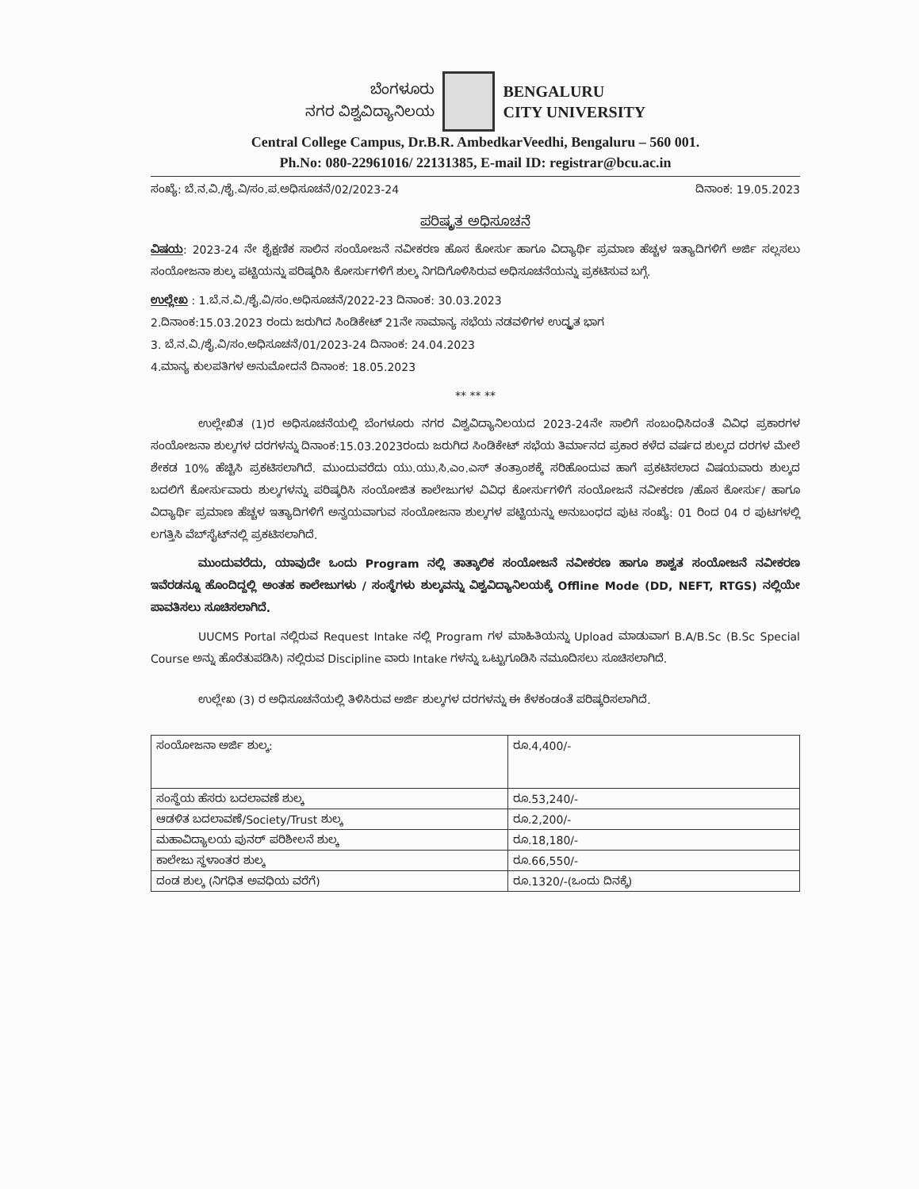ಬೆಂಗಳೂರು
ನಗರ ವಿಶ್ವವಿದ್ಯಾನಿಲಯ
BENGALURU
CITY UNIVERSITY
Central College Campus, Dr.B.R. AmbedkarVeedhi, Bengaluru – 560 001.
Ph.No: 080-22961016/ 22131385, E-mail ID: registrar@bcu.ac.in
ಸಂಖ್ಯೆ: ಬೆ.ನ.ವಿ./ಶೈ.ವಿ/ಸಂ.ಪ.ಅಧಿಸೂಚನೆ/02/2023-24 ದಿನಾಂಕ: 19.05.2023
ಪರಿಷ್ಕೃತ ಅಧಿಸೂಚನೆ
ವಿಷಯ: 2023-24 ನೇ ಶೈಕ್ಷಣಿಕ ಸಾಲಿನ ಸಂಯೋಜನೆ ನವೀಕರಣ ಹೊಸ ಕೋರ್ಸು ಹಾಗೂ ವಿದ್ಯಾರ್ಥಿ ಪ್ರಮಾಣ ಹೆಚ್ಚಳ ಇತ್ಯಾದಿಗಳಿಗೆ ಅರ್ಜಿ ಸಲ್ಲಸಲು ಸಂಯೋಜನಾ ಶುಲ್ಕ ಪಟ್ಟಿಯನ್ನು ಪರಿಷ್ಕರಿಸಿ ಕೋರ್ಸುಗಳಿಗೆ ಶುಲ್ಕ ನಿಗದಿಗೊಳಿಸಿರುವ ಅಧಿಸೂಚನೆಯನ್ನು ಪ್ರಕಟಿಸುವ ಬಗ್ಗೆ.
ಉಲ್ಲೇಖ : 1.ಬೆ.ನ.ವಿ./ಶೈ.ವಿ/ಸಂ.ಅಧಿಸೂಚನೆ/2022-23 ದಿನಾಂಕ: 30.03.2023
2.ದಿನಾಂಕ:15.03.2023 ರಂದು ಜರುಗಿದ ಸಿಂಡಿಕೇಟ್ 21ನೇ ಸಾಮಾನ್ಯ ಸಭೆಯ ನಡವಳಿಗಳ ಉದ್ಧೃತ ಭಾಗ
3. ಬೆ.ನ.ವಿ./ಶೈ.ವಿ/ಸಂ.ಅಧಿಸೂಚನೆ/01/2023-24 ದಿನಾಂಕ: 24.04.2023
4.ಮಾನ್ಯ ಕುಲಪತಿಗಳ ಅನುಮೋದನೆ ದಿನಾಂಕ: 18.05.2023
** ** **
ಉಲ್ಲೇಖಿತ (1)ರ ಅಧಿಸೂಚನೆಯಲ್ಲಿ ಬೆಂಗಳೂರು ನಗರ ವಿಶ್ವವಿದ್ಯಾನಿಲಯದ 2023-24ನೇ ಸಾಲಿಗೆ ಸಂಬಂಧಿಸಿದಂತೆ ವಿವಿಧ ಪ್ರಕಾರಗಳ ಸಂಯೋಜನಾ ಶುಲ್ಕಗಳ ದರಗಳನ್ನು ದಿನಾಂಕ:15.03.2023ರಂದು ಜರುಗಿದ ಸಿಂಡಿಕೇಟ್ ಸಭೆಯ ತಿರ್ಮಾನದ ಪ್ರಕಾರ ಕಳೆದ ವರ್ಷದ ಶುಲ್ಕದ ದರಗಳ ಮೇಲೆ ಶೇಕಡ 10% ಹೆಚ್ಚಿಸಿ ಪ್ರಕಟಿಸಲಾಗಿದೆ. ಮುಂದುವರೆದು ಯು.ಯು.ಸಿ.ಎಂ.ಎಸ್ ತಂತ್ರಾಂಶಕ್ಕೆ ಸರಿಹೊಂದುವ ಹಾಗೆ ಪ್ರಕಟಿಸಲಾದ ವಿಷಯವಾರು ಶುಲ್ಕದ ಬದಲಿಗೆ ಕೋರ್ಸುವಾರು ಶುಲ್ಕಗಳನ್ನು ಪರಿಷ್ಕರಿಸಿ ಸಂಯೋಜಿತ ಕಾಲೇಜುಗಳ ವಿವಿಧ ಕೋರ್ಸುಗಳಿಗೆ ಸಂಯೋಜನೆ ನವೀಕರಣ /ಹೊಸ ಕೋರ್ಸು/ ಹಾಗೂ ವಿದ್ಯಾರ್ಥಿ ಪ್ರಮಾಣ ಹೆಚ್ಚಳ ಇತ್ಯಾದಿಗಳಿಗೆ ಅನ್ವಯವಾಗುವ ಸಂಯೋಜನಾ ಶುಲ್ಕಗಳ ಪಟ್ಟಿಯನ್ನು ಅನುಬಂಧದ ಪುಟ ಸಂಖ್ಯೆ: 01 ರಿಂದ 04 ರ ಪುಟಗಳಲ್ಲಿ ಲಗತ್ತಿಸಿ ವೆಬ್‌ಸೈಟ್‌ನಲ್ಲಿ ಪ್ರಕಟಿಸಲಾಗಿದೆ.
ಮುಂದುವರೆದು, ಯಾವುದೇ ಒಂದು Program ನಲ್ಲಿ ತಾತ್ಕಾಲಿಕ ಸಂಯೋಜನೆ ನವೀಕರಣ ಹಾಗೂ ಶಾಶ್ವತ ಸಂಯೋಜನೆ ನವೀಕರಣ ಇವೆರಡನ್ನೂ ಹೊಂದಿದ್ದಲ್ಲಿ ಅಂತಹ ಕಾಲೇಜುಗಳು / ಸಂಸ್ಥೆಗಳು ಶುಲ್ಕವನ್ನು ವಿಶ್ವವಿದ್ಯಾನಿಲಯಕ್ಕೆ Offline Mode (DD, NEFT, RTGS) ನಲ್ಲಿಯೇ ಪಾವತಿಸಲು ಸೂಚಿಸಲಾಗಿದೆ.
UUCMS Portal ನಲ್ಲಿರುವ Request Intake ನಲ್ಲಿ Program ಗಳ ಮಾಹಿತಿಯನ್ನು Upload ಮಾಡುವಾಗ B.A/B.Sc (B.Sc Special Course ಅನ್ನು ಹೊರೆತುಪಡಿಸಿ) ನಲ್ಲಿರುವ Discipline ವಾರು Intake ಗಳನ್ನು ಒಟ್ಟುಗೂಡಿಸಿ ನಮೂದಿಸಲು ಸೂಚಿಸಲಾಗಿದೆ.
ಉಲ್ಲೇಖ (3) ರ ಅಧಿಸೂಚನೆಯಲ್ಲಿ ತಿಳಿಸಿರುವ ಅರ್ಜಿ ಶುಲ್ಕಗಳ ದರಗಳನ್ನು ಈ ಕೆಳಕಂಡಂತೆ ಪರಿಷ್ಕರಿಸಲಾಗಿದೆ.
| ಸಂಯೋಜನಾ ಅರ್ಜಿ ಶುಲ್ಕ: | ರೂ.4,400/- |
| ಸಂಸ್ಥೆಯ ಹೆಸರು ಬದಲಾವಣೆ ಶುಲ್ಕ | ರೂ.53,240/- |
| ಆಡಳಿತ ಬದಲಾವಣೆ/Society/Trust ಶುಲ್ಕ | ರೂ.2,200/- |
| ಮಹಾವಿದ್ಯಾಲಯ ಪುನರ್ ಪರಿಶೀಲನೆ ಶುಲ್ಕ | ರೂ.18,180/- |
| ಕಾಲೇಜು ಸ್ಥಳಾಂತರ ಶುಲ್ಕ | ರೂ.66,550/- |
| ದಂಡ ಶುಲ್ಕ (ನಿಗಧಿತ ಅವಧಿಯ ವರೆಗೆ) | ರೂ.1320/-(ಒಂದು ದಿನಕ್ಕೆ) |